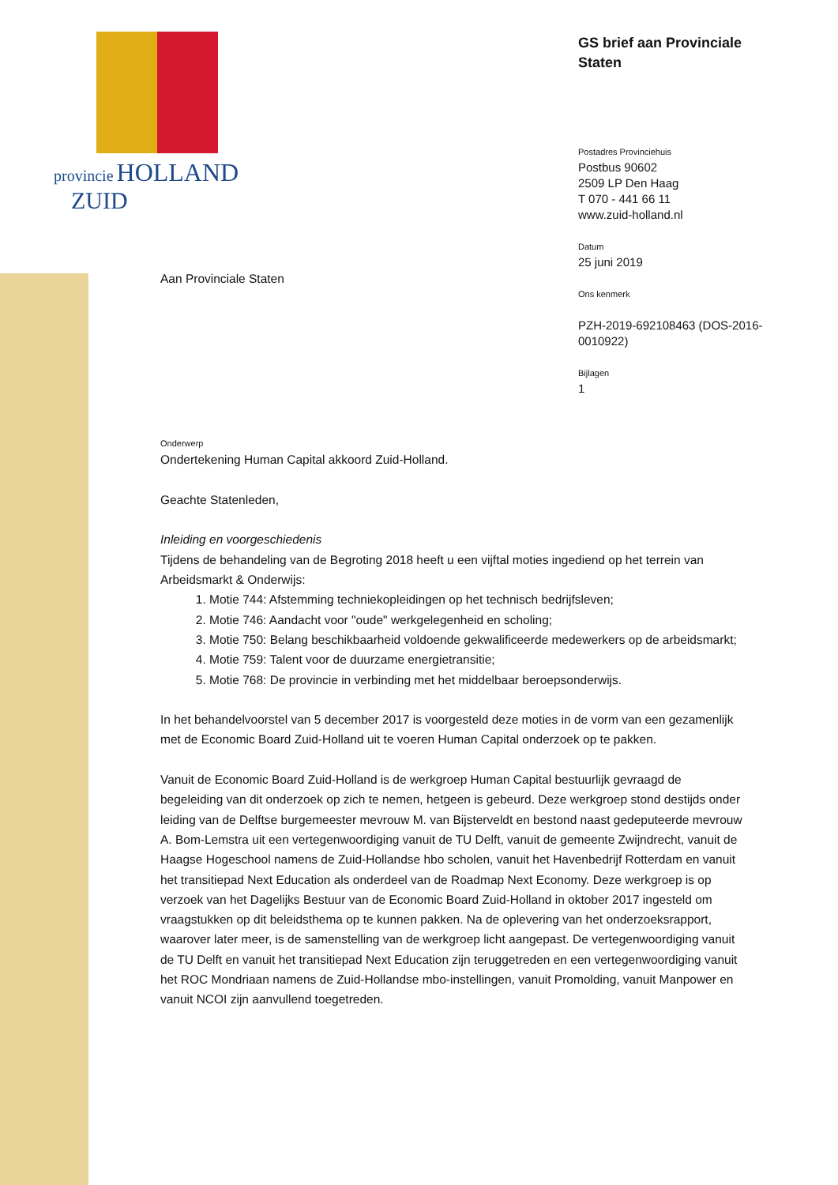provincie HOLLAND
ZUID
GS brief aan Provinciale Staten
Postadres Provinciehuis
Postbus 90602
2509 LP Den Haag
T 070 - 441 66 11
www.zuid-holland.nl
Datum
25 juni 2019
Ons kenmerk
PZH-2019-692108463 (DOS-2016-0010922)
Bijlagen
1
Aan Provinciale Staten
Onderwerp
Ondertekening Human Capital akkoord Zuid-Holland.
Geachte Statenleden,
Inleiding en voorgeschiedenis
Tijdens de behandeling van de Begroting 2018 heeft u een vijftal moties ingediend op het terrein van Arbeidsmarkt & Onderwijs:
1. Motie 744: Afstemming techniekopleidingen op het technisch bedrijfsleven;
2. Motie 746: Aandacht voor "oude" werkgelegenheid en scholing;
3. Motie 750: Belang beschikbaarheid voldoende gekwalificeerde medewerkers op de arbeidsmarkt;
4. Motie 759: Talent voor de duurzame energietransitie;
5. Motie 768: De provincie in verbinding met het middelbaar beroepsonderwijs.
In het behandelvoorstel van 5 december 2017 is voorgesteld deze moties in de vorm van een gezamenlijk met de Economic Board Zuid-Holland uit te voeren Human Capital onderzoek op te pakken.
Vanuit de Economic Board Zuid-Holland is de werkgroep Human Capital bestuurlijk gevraagd de begeleiding van dit onderzoek op zich te nemen, hetgeen is gebeurd. Deze werkgroep stond destijds onder leiding van de Delftse burgemeester mevrouw M. van Bijsterveldt en bestond naast gedeputeerde mevrouw A. Bom-Lemstra uit een vertegenwoordiging vanuit de TU Delft, vanuit de gemeente Zwijndrecht, vanuit de Haagse Hogeschool namens de Zuid-Hollandse hbo scholen, vanuit het Havenbedrijf Rotterdam en vanuit het transitiepad Next Education als onderdeel van de Roadmap Next Economy. Deze werkgroep is op verzoek van het Dagelijks Bestuur van de Economic Board Zuid-Holland in oktober 2017 ingesteld om vraagstukken op dit beleidsthema op te kunnen pakken. Na de oplevering van het onderzoeksrapport, waarover later meer, is de samenstelling van de werkgroep licht aangepast. De vertegenwoordiging vanuit de TU Delft en vanuit het transitiepad Next Education zijn teruggetreden en een vertegenwoordiging vanuit het ROC Mondriaan namens de Zuid-Hollandse mbo-instellingen, vanuit Promolding, vanuit Manpower en vanuit NCOI zijn aanvullend toegetreden.